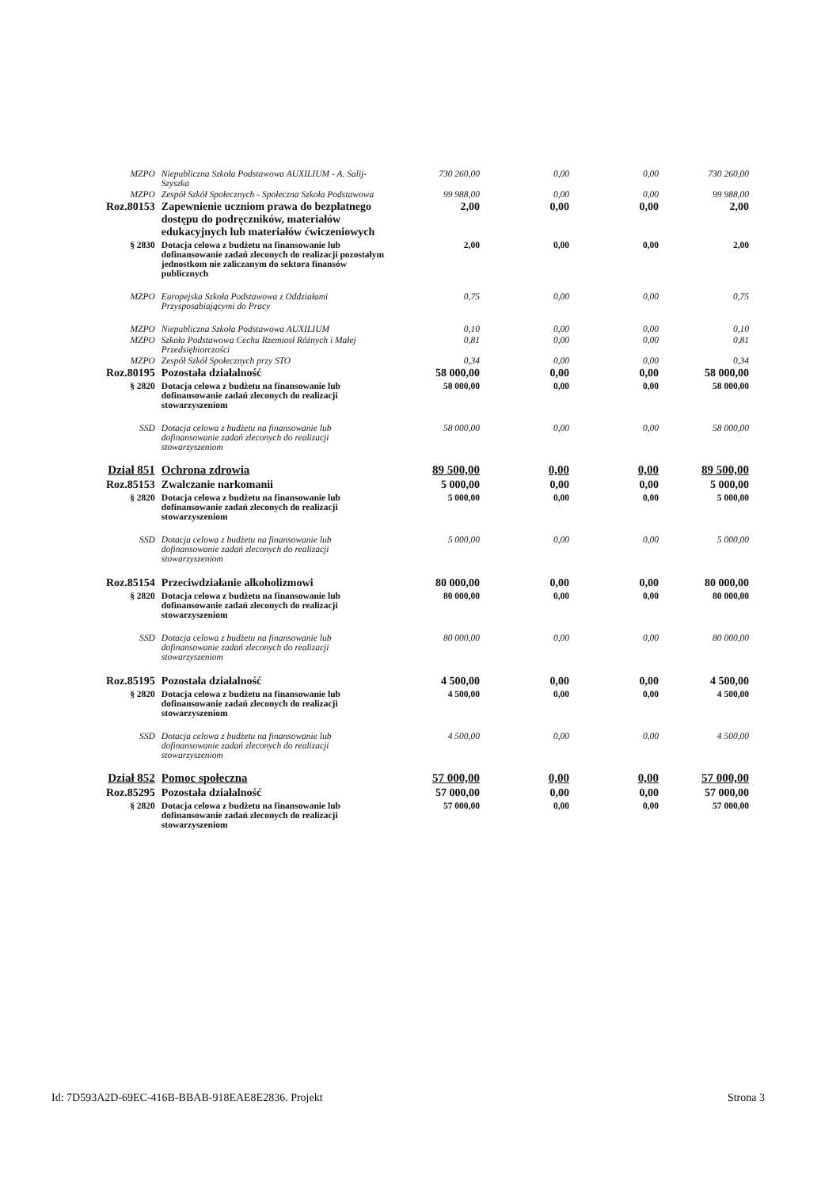| MZPO | Niepubliczna Szkoła Podstawowa AUXILIUM - A. Salij-Szyszka | 730 260,00 | 0,00 | 0,00 | 730 260,00 |
| MZPO | Zespół Szkół Społecznych - Społeczna Szkoła Podstawowa | 99 988,00 | 0,00 | 0,00 | 99 988,00 |
| Roz.80153 | Zapewnienie uczniom prawa do bezpłatnego dostępu do podręczników, materiałów edukacyjnych lub materiałów ćwiczeniowych | 2,00 | 0,00 | 0,00 | 2,00 |
| § 2830 | Dotacja celowa z budżetu na finansowanie lub dofinansowanie zadań zleconych do realizacji pozostałym jednostkom nie zaliczanym do sektora finansów publicznych | 2,00 | 0,00 | 0,00 | 2,00 |
| MZPO | Europejska Szkoła Podstawowa z Oddziałami Przysposabiającymi do Pracy | 0,75 | 0,00 | 0,00 | 0,75 |
| MZPO | Niepubliczna Szkoła Podstawowa AUXILIUM | 0,10 | 0,00 | 0,00 | 0,10 |
| MZPO | Szkoła Podstawowa Cechu Rzemiosł Różnych i Małej Przedsiębiorczości | 0,81 | 0,00 | 0,00 | 0,81 |
| MZPO | Zespół Szkół Społecznych przy STO | 0,34 | 0,00 | 0,00 | 0,34 |
| Roz.80195 | Pozostała działalność | 58 000,00 | 0,00 | 0,00 | 58 000,00 |
| § 2820 | Dotacja celowa z budżetu na finansowanie lub dofinansowanie zadań zleconych do realizacji stowarzyszeniom | 58 000,00 | 0,00 | 0,00 | 58 000,00 |
| SSD | Dotacja celowa z budżetu na finansowanie lub dofinansowanie zadań zleconych do realizacji stowarzyszeniom | 58 000,00 | 0,00 | 0,00 | 58 000,00 |
| Dział 851 | Ochrona zdrowia | 89 500,00 | 0,00 | 0,00 | 89 500,00 |
| Roz.85153 | Zwalczanie narkomanii | 5 000,00 | 0,00 | 0,00 | 5 000,00 |
| § 2820 | Dotacja celowa z budżetu na finansowanie lub dofinansowanie zadań zleconych do realizacji stowarzyszeniom | 5 000,00 | 0,00 | 0,00 | 5 000,00 |
| SSD | Dotacja celowa z budżetu na finansowanie lub dofinansowanie zadań zleconych do realizacji stowarzyszeniom | 5 000,00 | 0,00 | 0,00 | 5 000,00 |
| Roz.85154 | Przeciwdziałanie alkoholizmowi | 80 000,00 | 0,00 | 0,00 | 80 000,00 |
| § 2820 | Dotacja celowa z budżetu na finansowanie lub dofinansowanie zadań zleconych do realizacji stowarzyszeniom | 80 000,00 | 0,00 | 0,00 | 80 000,00 |
| SSD | Dotacja celowa z budżetu na finansowanie lub dofinansowanie zadań zleconych do realizacji stowarzyszeniom | 80 000,00 | 0,00 | 0,00 | 80 000,00 |
| Roz.85195 | Pozostała działalność | 4 500,00 | 0,00 | 0,00 | 4 500,00 |
| § 2820 | Dotacja celowa z budżetu na finansowanie lub dofinansowanie zadań zleconych do realizacji stowarzyszeniom | 4 500,00 | 0,00 | 0,00 | 4 500,00 |
| SSD | Dotacja celowa z budżetu na finansowanie lub dofinansowanie zadań zleconych do realizacji stowarzyszeniom | 4 500,00 | 0,00 | 0,00 | 4 500,00 |
| Dział 852 | Pomoc społeczna | 57 000,00 | 0,00 | 0,00 | 57 000,00 |
| Roz.85295 | Pozostała działalność | 57 000,00 | 0,00 | 0,00 | 57 000,00 |
| § 2820 | Dotacja celowa z budżetu na finansowanie lub dofinansowanie zadań zleconych do realizacji stowarzyszeniom | 57 000,00 | 0,00 | 0,00 | 57 000,00 |
Id: 7D593A2D-69EC-416B-BBAB-918EAE8E2836. Projekt Strona 3